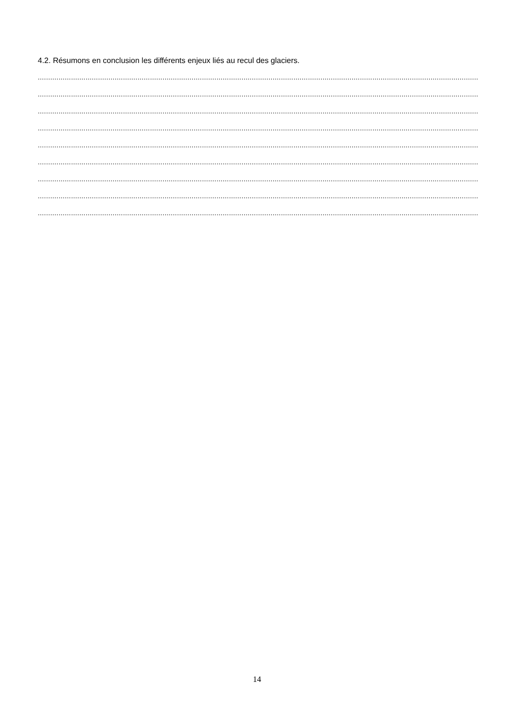4.2. Résumons en conclusion les différents enjeux liés au recul des glaciers.
.............................................................................................................................................................................................................................................
.............................................................................................................................................................................................................................................
.............................................................................................................................................................................................................................................
.............................................................................................................................................................................................................................................
.............................................................................................................................................................................................................................................
.............................................................................................................................................................................................................................................
.............................................................................................................................................................................................................................................
.............................................................................................................................................................................................................................................
.............................................................................................................................................................................................................................................
14